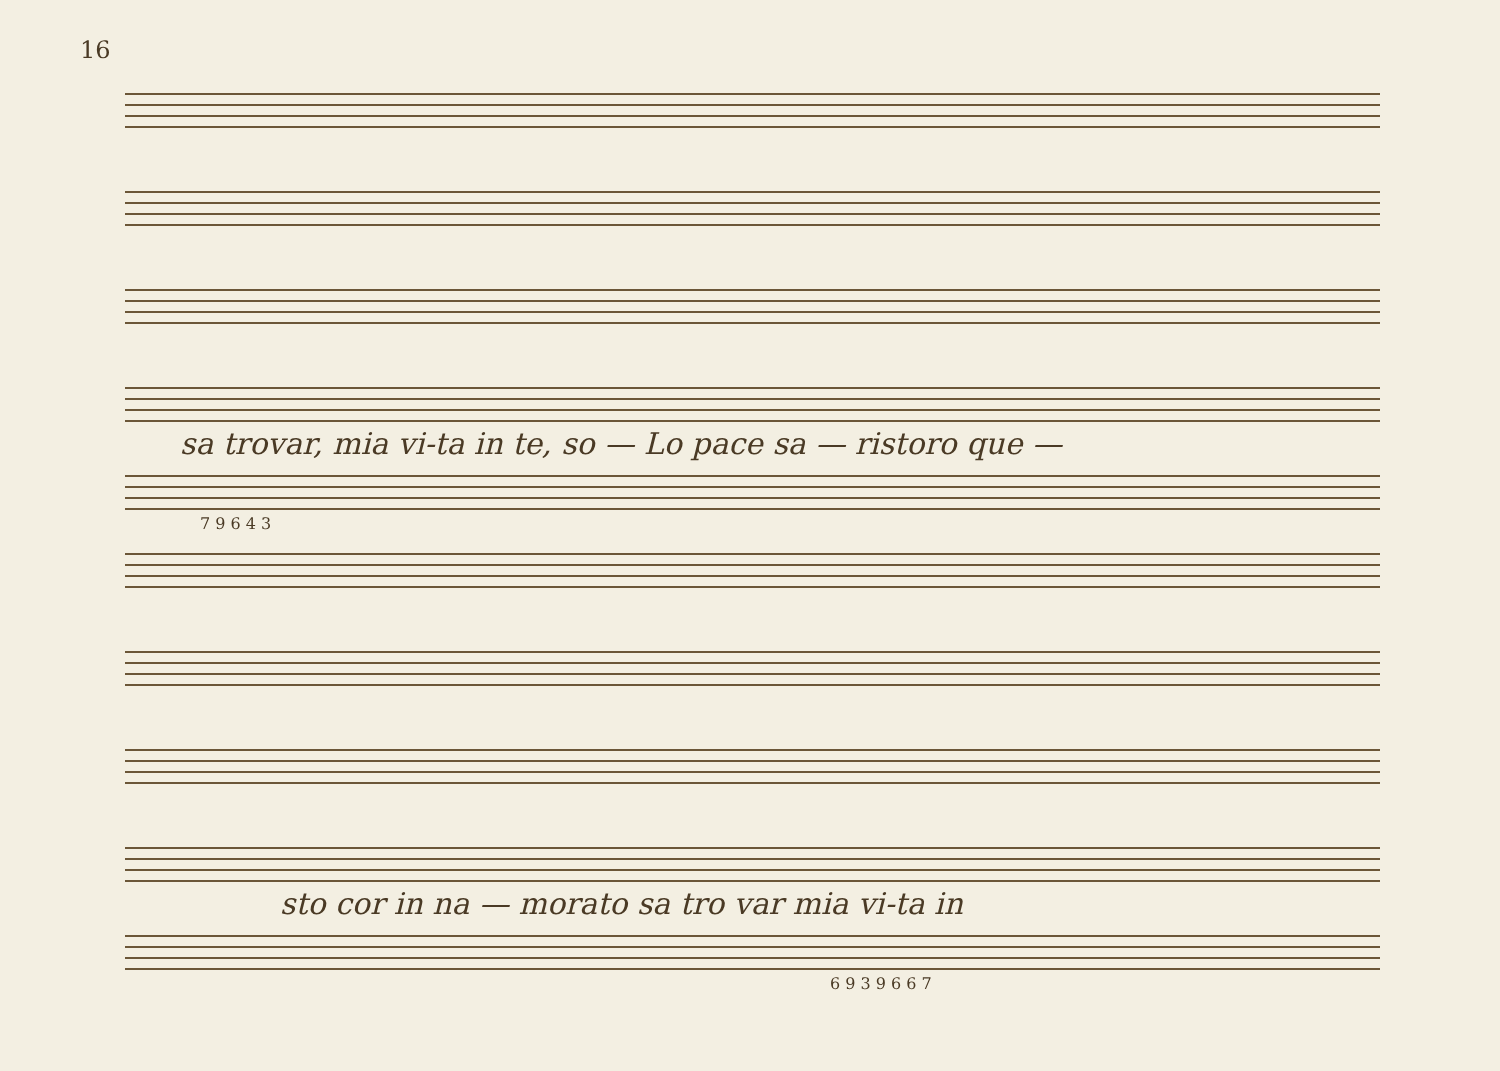16
sa trovar, mia vi-ta in te, so — Lo pace sa — ristoro que —
7 9 6 4 3
sto cor in na — morato sa tro var mia vi-ta in
6 9 3 9 6 6 7